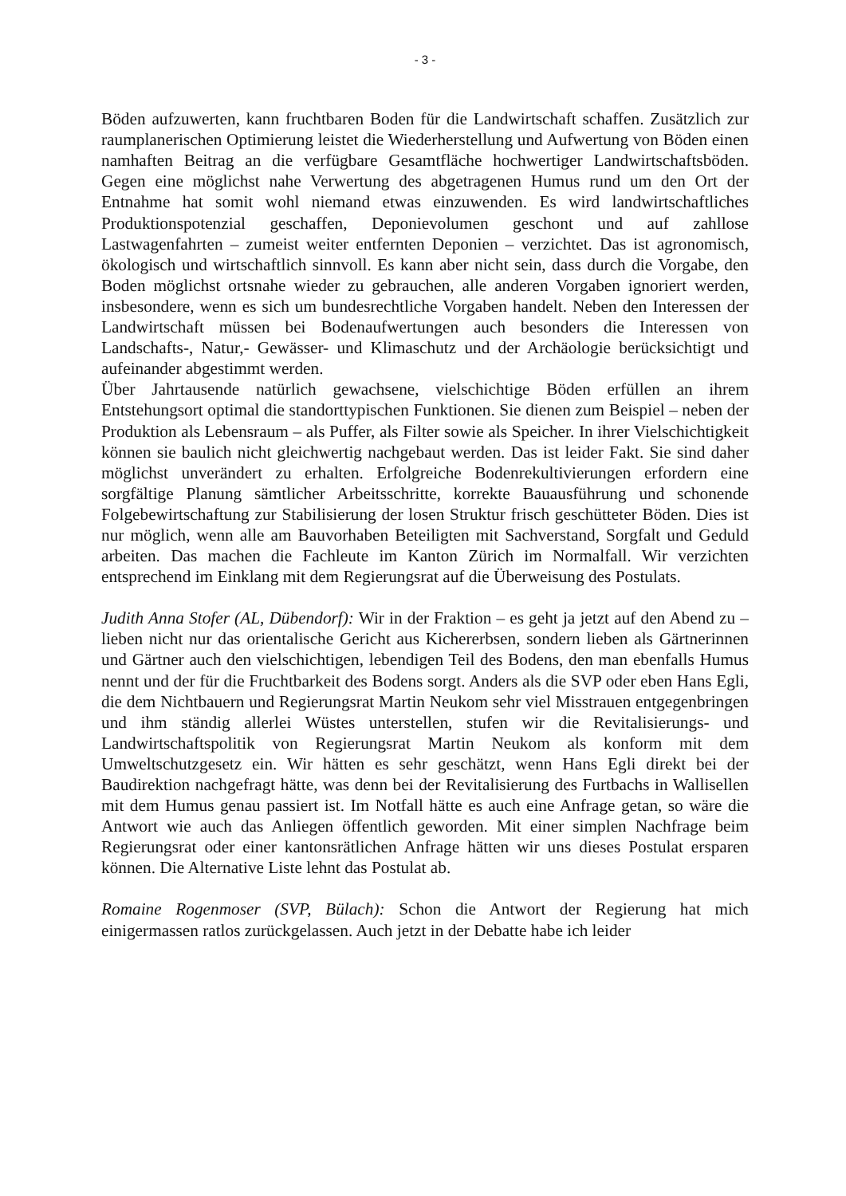- 3 -
Böden aufzuwerten, kann fruchtbaren Boden für die Landwirtschaft schaffen. Zusätzlich zur raumplanerischen Optimierung leistet die Wiederherstellung und Aufwertung von Böden einen namhaften Beitrag an die verfügbare Gesamtfläche hochwertiger Landwirtschaftsböden. Gegen eine möglichst nahe Verwertung des abgetragenen Humus rund um den Ort der Entnahme hat somit wohl niemand etwas einzuwenden. Es wird landwirtschaftliches Produktionspotenzial geschaffen, Deponievolumen geschont und auf zahllose Lastwagenfahrten – zumeist weiter entfernten Deponien – verzichtet. Das ist agronomisch, ökologisch und wirtschaftlich sinnvoll. Es kann aber nicht sein, dass durch die Vorgabe, den Boden möglichst ortsnahe wieder zu gebrauchen, alle anderen Vorgaben ignoriert werden, insbesondere, wenn es sich um bundesrechtliche Vorgaben handelt. Neben den Interessen der Landwirtschaft müssen bei Bodenaufwertungen auch besonders die Interessen von Landschafts-, Natur,- Gewässer- und Klimaschutz und der Archäologie berücksichtigt und aufeinander abgestimmt werden.
Über Jahrtausende natürlich gewachsene, vielschichtige Böden erfüllen an ihrem Entstehungsort optimal die standorttypischen Funktionen. Sie dienen zum Beispiel – neben der Produktion als Lebensraum – als Puffer, als Filter sowie als Speicher. In ihrer Vielschichtigkeit können sie baulich nicht gleichwertig nachgebaut werden. Das ist leider Fakt. Sie sind daher möglichst unverändert zu erhalten. Erfolgreiche Bodenrekultivierungen erfordern eine sorgfältige Planung sämtlicher Arbeitsschritte, korrekte Bauausführung und schonende Folgebewirtschaftung zur Stabilisierung der losen Struktur frisch geschütteter Böden. Dies ist nur möglich, wenn alle am Bauvorhaben Beteiligten mit Sachverstand, Sorgfalt und Geduld arbeiten. Das machen die Fachleute im Kanton Zürich im Normalfall. Wir verzichten entsprechend im Einklang mit dem Regierungsrat auf die Überweisung des Postulats.
Judith Anna Stofer (AL, Dübendorf): Wir in der Fraktion – es geht ja jetzt auf den Abend zu – lieben nicht nur das orientalische Gericht aus Kichererbsen, sondern lieben als Gärtnerinnen und Gärtner auch den vielschichtigen, lebendigen Teil des Bodens, den man ebenfalls Humus nennt und der für die Fruchtbarkeit des Bodens sorgt. Anders als die SVP oder eben Hans Egli, die dem Nichtbauern und Regierungsrat Martin Neukom sehr viel Misstrauen entgegenbringen und ihm ständig allerlei Wüstes unterstellen, stufen wir die Revitalisierungs- und Landwirtschaftspolitik von Regierungsrat Martin Neukom als konform mit dem Umweltschutzgesetz ein. Wir hätten es sehr geschätzt, wenn Hans Egli direkt bei der Baudirektion nachgefragt hätte, was denn bei der Revitalisierung des Furtbachs in Wallisellen mit dem Humus genau passiert ist. Im Notfall hätte es auch eine Anfrage getan, so wäre die Antwort wie auch das Anliegen öffentlich geworden. Mit einer simplen Nachfrage beim Regierungsrat oder einer kantonsrätlichen Anfrage hätten wir uns dieses Postulat ersparen können. Die Alternative Liste lehnt das Postulat ab.
Romaine Rogenmoser (SVP, Bülach): Schon die Antwort der Regierung hat mich einigermassen ratlos zurückgelassen. Auch jetzt in der Debatte habe ich leider